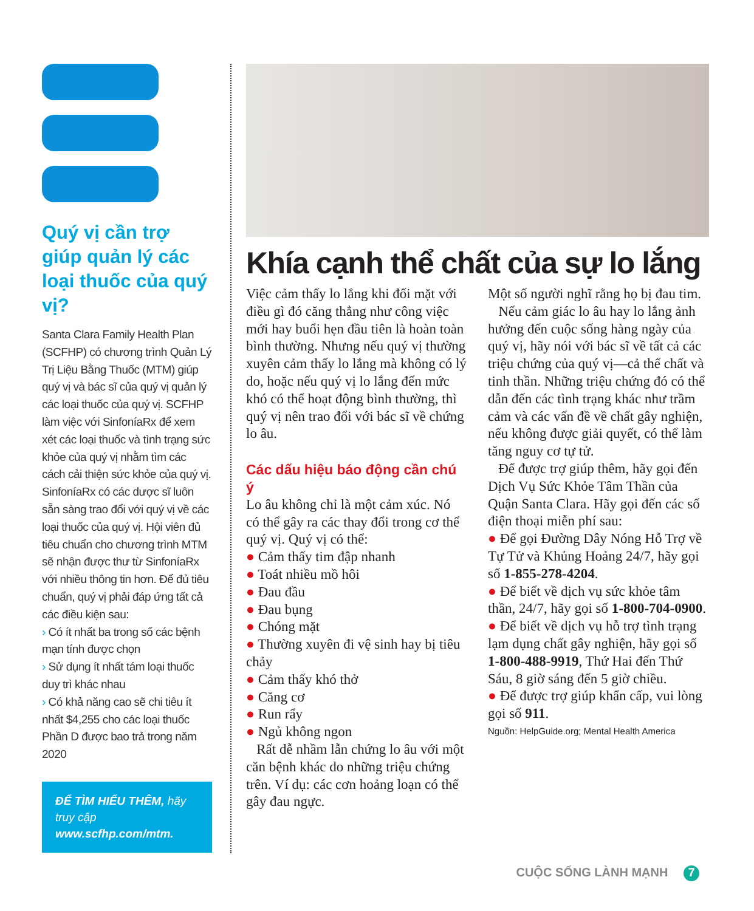Quý vị cần trợ giúp quản lý các loại thuốc của quý vị?
Santa Clara Family Health Plan (SCFHP) có chương trình Quản Lý Trị Liệu Bằng Thuốc (MTM) giúp quý vị và bác sĩ của quý vị quản lý các loại thuốc của quý vị. SCFHP làm việc với SinfoníaRx để xem xét các loại thuốc và tình trạng sức khỏe của quý vị nhằm tìm các cách cải thiện sức khỏe của quý vị. SinfoníaRx có các dược sĩ luôn sẵn sàng trao đổi với quý vị về các loại thuốc của quý vị. Hội viên đủ tiêu chuẩn cho chương trình MTM sẽ nhận được thư từ SinfoníaRx với nhiều thông tin hơn. Để đủ tiêu chuẩn, quý vị phải đáp ứng tất cả các điều kiện sau:
› Có ít nhất ba trong số các bệnh mạn tính được chọn
› Sử dụng ít nhất tám loại thuốc duy trì khác nhau
› Có khả năng cao sẽ chi tiêu ít nhất $4,255 cho các loại thuốc Phần D được bao trả trong năm 2020
ĐỂ TÌM HIỂU THÊM, hãy truy cập www.scfhp.com/mtm.
Khía cạnh thể chất của sự lo lắng
Việc cảm thấy lo lắng khi đối mặt với điều gì đó căng thẳng như công việc mới hay buổi hẹn đầu tiên là hoàn toàn bình thường. Nhưng nếu quý vị thường xuyên cảm thấy lo lắng mà không có lý do, hoặc nếu quý vị lo lắng đến mức khó có thể hoạt động bình thường, thì quý vị nên trao đổi với bác sĩ về chứng lo âu.
Các dấu hiệu báo động cần chú ý
Lo âu không chỉ là một cảm xúc. Nó có thể gây ra các thay đổi trong cơ thể quý vị. Quý vị có thể:
● Cảm thấy tim đập nhanh
● Toát nhiều mồ hôi
● Đau đầu
● Đau bụng
● Chóng mặt
● Thường xuyên đi vệ sinh hay bị tiêu chảy
● Cảm thấy khó thở
● Căng cơ
● Run rẩy
● Ngủ không ngon
Rất dễ nhầm lẫn chứng lo âu với một căn bệnh khác do những triệu chứng trên. Ví dụ: các cơn hoảng loạn có thể gây đau ngực.
Một số người nghĩ rằng họ bị đau tim.
Nếu cảm giác lo âu hay lo lắng ảnh hưởng đến cuộc sống hàng ngày của quý vị, hãy nói với bác sĩ về tất cả các triệu chứng của quý vị—cả thể chất và tinh thần. Những triệu chứng đó có thể dẫn đến các tình trạng khác như trầm cảm và các vấn đề về chất gây nghiện, nếu không được giải quyết, có thể làm tăng nguy cơ tự tử.
Để được trợ giúp thêm, hãy gọi đến Dịch Vụ Sức Khỏe Tâm Thần của Quận Santa Clara. Hãy gọi đến các số điện thoại miễn phí sau:
● Để gọi Đường Dây Nóng Hỗ Trợ về Tự Tử và Khủng Hoảng 24/7, hãy gọi số 1-855-278-4204.
● Để biết về dịch vụ sức khỏe tâm thần, 24/7, hãy gọi số 1-800-704-0900.
● Để biết về dịch vụ hỗ trợ tình trạng lạm dụng chất gây nghiện, hãy gọi số 1-800-488-9919, Thứ Hai đến Thứ Sáu, 8 giờ sáng đến 5 giờ chiều.
● Để được trợ giúp khẩn cấp, vui lòng gọi số 911.
Nguồn: HelpGuide.org; Mental Health America
CUỘC SỐNG LÀNH MẠNH 7